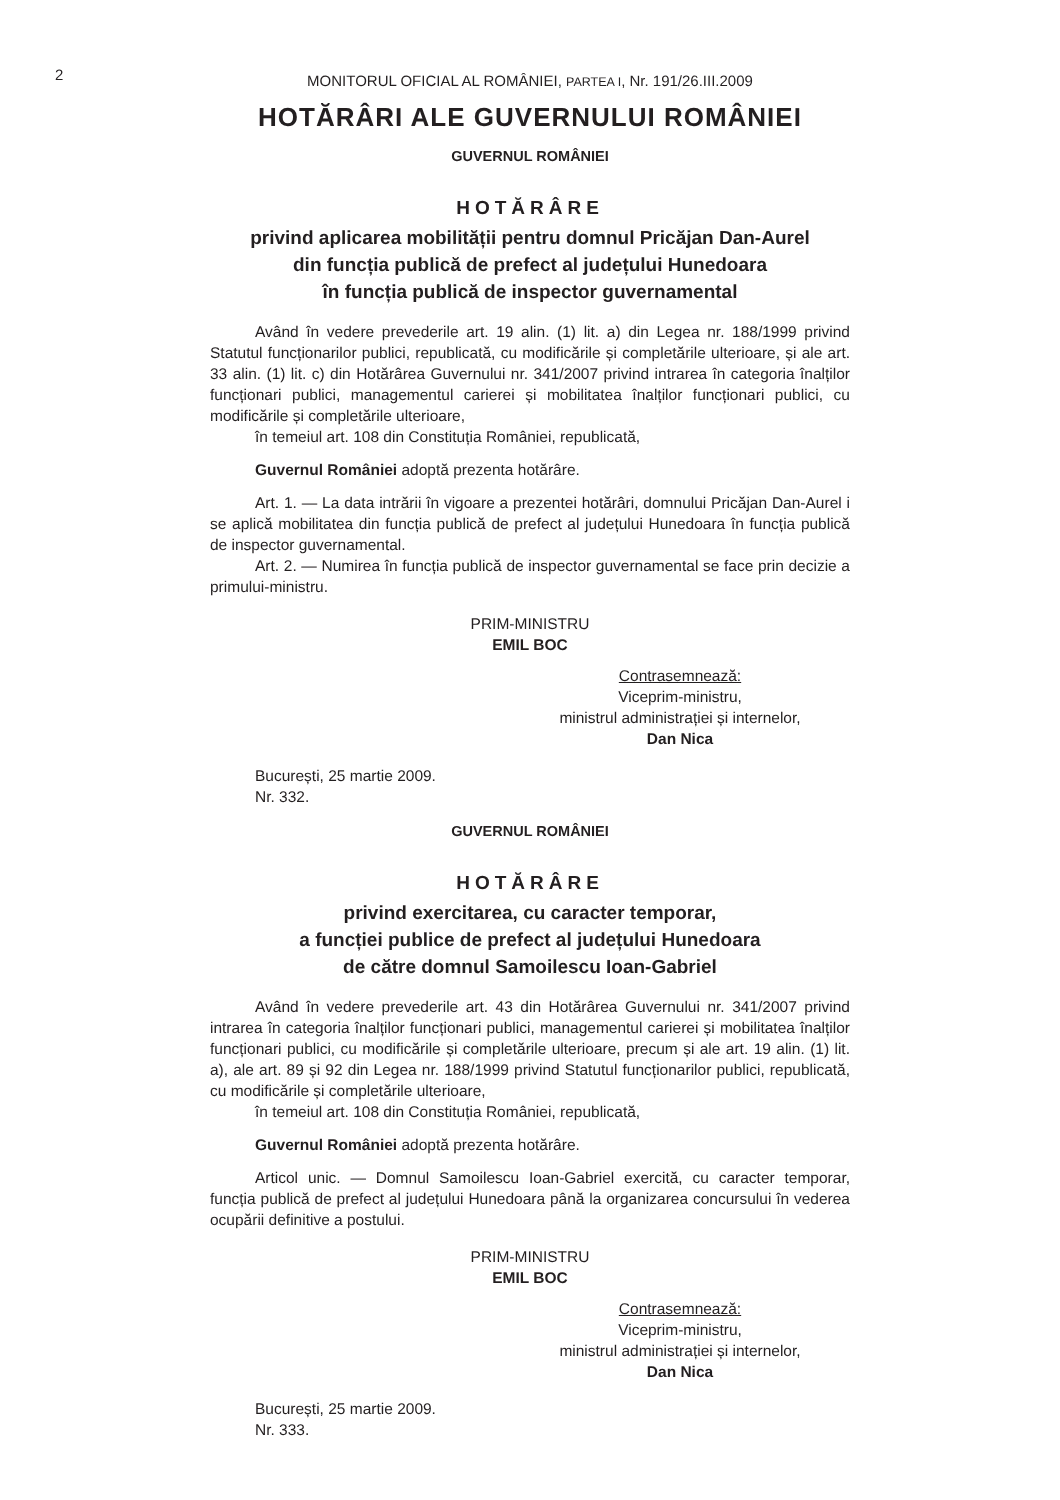2
MONITORUL OFICIAL AL ROMÂNIEI, PARTEA I, Nr. 191/26.III.2009
HOTĂRÂRI ALE GUVERNULUI ROMÂNIEI
GUVERNUL ROMÂNIEI
HOTĂRÂRE
privind aplicarea mobilității pentru domnul Pricăjan Dan-Aurel
din funcția publică de prefect al județului Hunedoara
în funcția publică de inspector guvernamental
Având în vedere prevederile art. 19 alin. (1) lit. a) din Legea nr. 188/1999 privind Statutul funcționarilor publici, republicată, cu modificările și completările ulterioare, și ale art. 33 alin. (1) lit. c) din Hotărârea Guvernului nr. 341/2007 privind intrarea în categoria înalților funcționari publici, managementul carierei și mobilitatea înalților funcționari publici, cu modificările și completările ulterioare,
în temeiul art. 108 din Constituția României, republicată,
Guvernul României adoptă prezenta hotărâre.
Art. 1. — La data intrării în vigoare a prezentei hotărâri, domnului Pricăjan Dan-Aurel i se aplică mobilitatea din funcția publică de prefect al județului Hunedoara în funcția publică de inspector guvernamental.
Art. 2. — Numirea în funcția publică de inspector guvernamental se face prin decizie a primului-ministru.
PRIM-MINISTRU
EMIL BOC
Contrasemnează:
Viceprim-ministru,
ministrul administrației și internelor,
Dan Nica
București, 25 martie 2009.
Nr. 332.
GUVERNUL ROMÂNIEI
HOTĂRÂRE
privind exercitarea, cu caracter temporar,
a funcției publice de prefect al județului Hunedoara
de către domnul Samoilescu Ioan-Gabriel
Având în vedere prevederile art. 43 din Hotărârea Guvernului nr. 341/2007 privind intrarea în categoria înalților funcționari publici, managementul carierei și mobilitatea înalților funcționari publici, cu modificările și completările ulterioare, precum și ale art. 19 alin. (1) lit. a), ale art. 89 și 92 din Legea nr. 188/1999 privind Statutul funcționarilor publici, republicată, cu modificările și completările ulterioare,
în temeiul art. 108 din Constituția României, republicată,
Guvernul României adoptă prezenta hotărâre.
Articol unic. — Domnul Samoilescu Ioan-Gabriel exercită, cu caracter temporar, funcția publică de prefect al județului Hunedoara până la organizarea concursului în vederea ocupării definitive a postului.
PRIM-MINISTRU
EMIL BOC
Contrasemnează:
Viceprim-ministru,
ministrul administrației și internelor,
Dan Nica
București, 25 martie 2009.
Nr. 333.